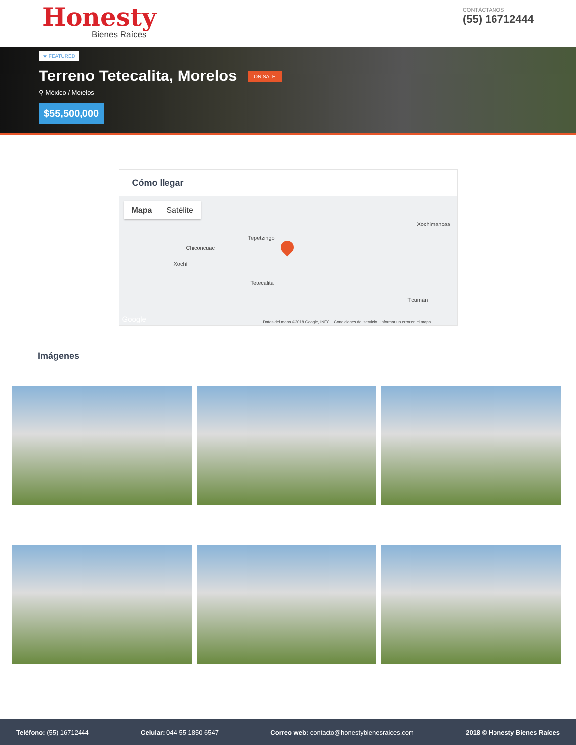Honesty
Bienes Raíces
CONTÁCTANOS
(55) 16712444
★ FEATURED
Terreno Tetecalita, Morelos ON SALE
⚲ México / Morelos
$55,500,000
Cómo llegar
Mapa Satélite
Xochimancas
Tepetzingo
Chiconcuac
Xochí
Tetecalita
Ticumán
Datos del mapa ©2018 Google, INEGI Condiciones del servicio Informar un error en el mapa Google
Imágenes
Teléfono: (55) 16712444 Celular: 044 55 1850 6547 Correo web: contacto@honestybienesraices.com 2018 © Honesty Bienes Raíces